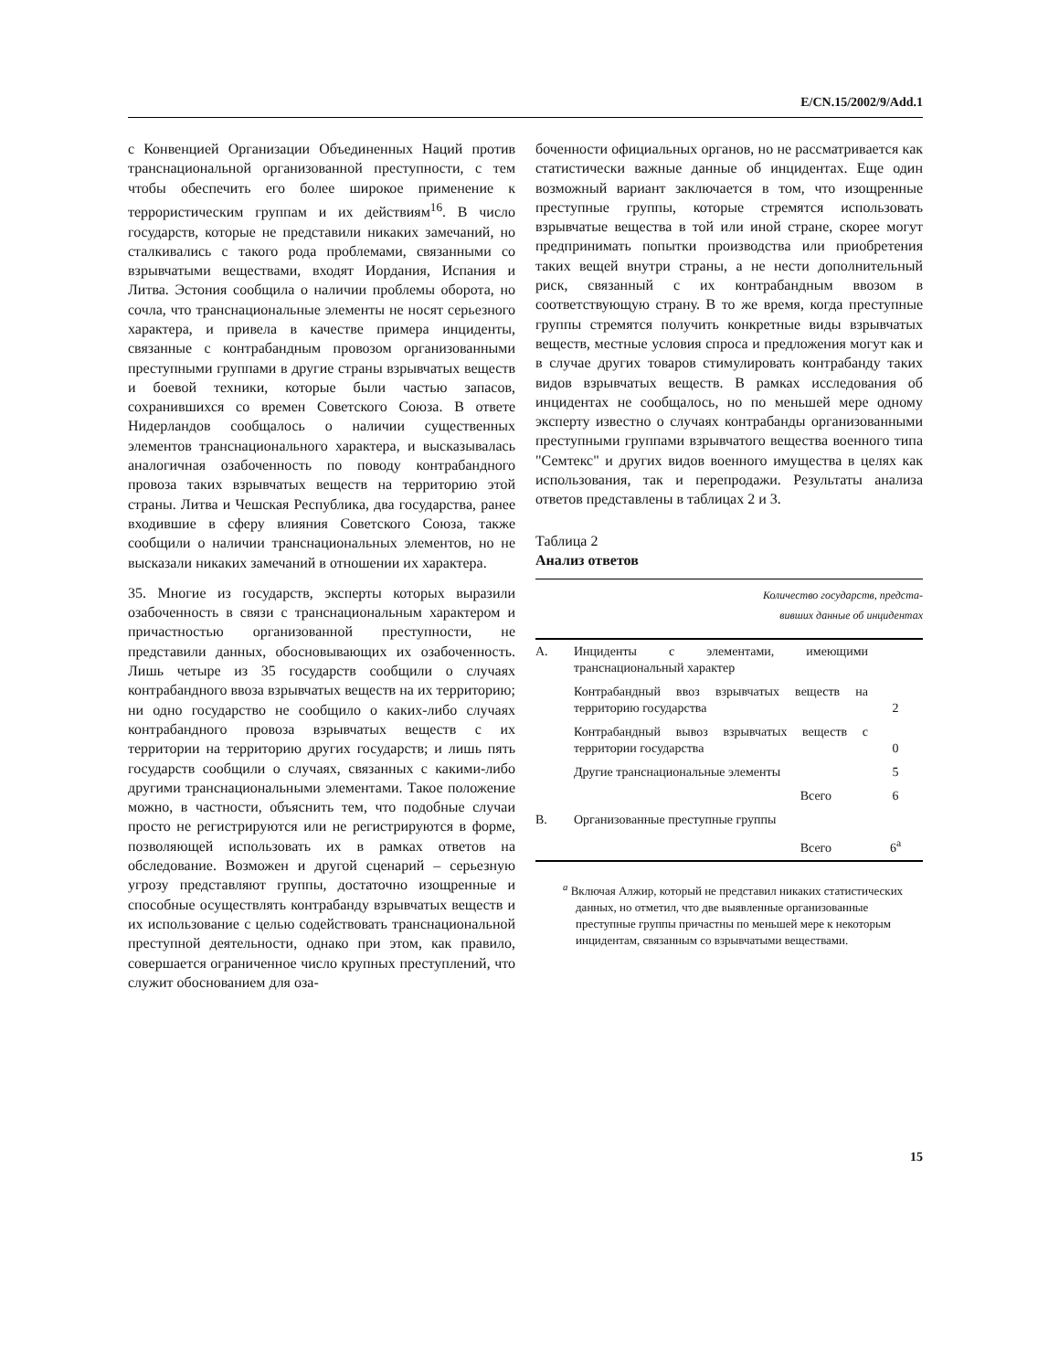E/CN.15/2002/9/Add.1
с Конвенцией Организации Объединенных Наций против транснациональной организованной преступности, с тем чтобы обеспечить его более широкое применение к террористическим группам и их действиям<sup>16</sup>. В число государств, которые не представили никаких замечаний, но сталкивались с такого рода проблемами, связанными со взрывчатыми веществами, входят Иордания, Испания и Литва. Эстония сообщила о наличии проблемы оборота, но сочла, что транснациональные элементы не носят серьезного характера, и привела в качестве примера инциденты, связанные с контрабандным провозом организованными преступными группами в другие страны взрывчатых веществ и боевой техники, которые были частью запасов, сохранившихся со времен Советского Союза. В ответе Нидерландов сообщалось о наличии существенных элементов транснационального характера, и высказывалась аналогичная озабоченность по поводу контрабандного провоза таких взрывчатых веществ на территорию этой страны. Литва и Чешская Республика, два государства, ранее входившие в сферу влияния Советского Союза, также сообщили о наличии транснациональных элементов, но не высказали никаких замечаний в отношении их характера.
35. Многие из государств, эксперты которых выразили озабоченность в связи с транснациональным характером и причастностью организованной преступности, не представили данных, обосновывающих их озабоченность. Лишь четыре из 35 государств сообщили о случаях контрабандного ввоза взрывчатых веществ на их территорию; ни одно государство не сообщило о каких-либо случаях контрабандного провоза взрывчатых веществ с их территории на территорию других государств; и лишь пять государств сообщили о случаях, связанных с какими-либо другими транснациональными элементами. Такое положение можно, в частности, объяснить тем, что подобные случаи просто не регистрируются или не регистрируются в форме, позволяющей использовать их в рамках ответов на обследование. Возможен и другой сценарий – серьезную угрозу представляют группы, достаточно изощренные и способные осуществлять контрабанду взрывчатых веществ и их использование с целью содействовать транснациональной преступной деятельности, однако при этом, как правило, совершается ограниченное число крупных преступлений, что служит обоснованием для оза-
боченности официальных органов, но не рассматривается как статистически важные данные об инцидентах. Еще один возможный вариант заключается в том, что изощренные преступные группы, которые стремятся использовать взрывчатые вещества в той или иной стране, скорее могут предпринимать попытки производства или приобретения таких вещей внутри страны, а не нести дополнительный риск, связанный с их контрабандным ввозом в соответствующую страну. В то же время, когда преступные группы стремятся получить конкретные виды взрывчатых веществ, местные условия спроса и предложения могут как и в случае других товаров стимулировать контрабанду таких видов взрывчатых веществ. В рамках исследования об инцидентах не сообщалось, но по меньшей мере одному эксперту известно о случаях контрабанды организованными преступными группами взрывчатого вещества военного типа "Семтекс" и других видов военного имущества в целях как использования, так и перепродажи. Результаты анализа ответов представлены в таблицах 2 и 3.
Таблица 2
Анализ ответов
| Количество государств, предста- вивших данные об инцидентах | | |
| --- | --- | --- |
| A. | Инциденты с элементами, имеющими транснациональный характер | |
| | Контрабандный ввоз взрывчатых веществ на территорию государства | 2 |
| | Контрабандный вывоз взрывчатых веществ с территории государства | 0 |
| | Другие транснациональные элементы | 5 |
| | Всего | 6 |
| B. | Организованные преступные группы | |
| | Всего | 6<sup>a</sup> |
<sup>a</sup> Включая Алжир, который не представил никаких статистических данных, но отметил, что две выявленные организованные преступные группы причастны по меньшей мере к некоторым инцидентам, связанным со взрывчатыми веществами.
15